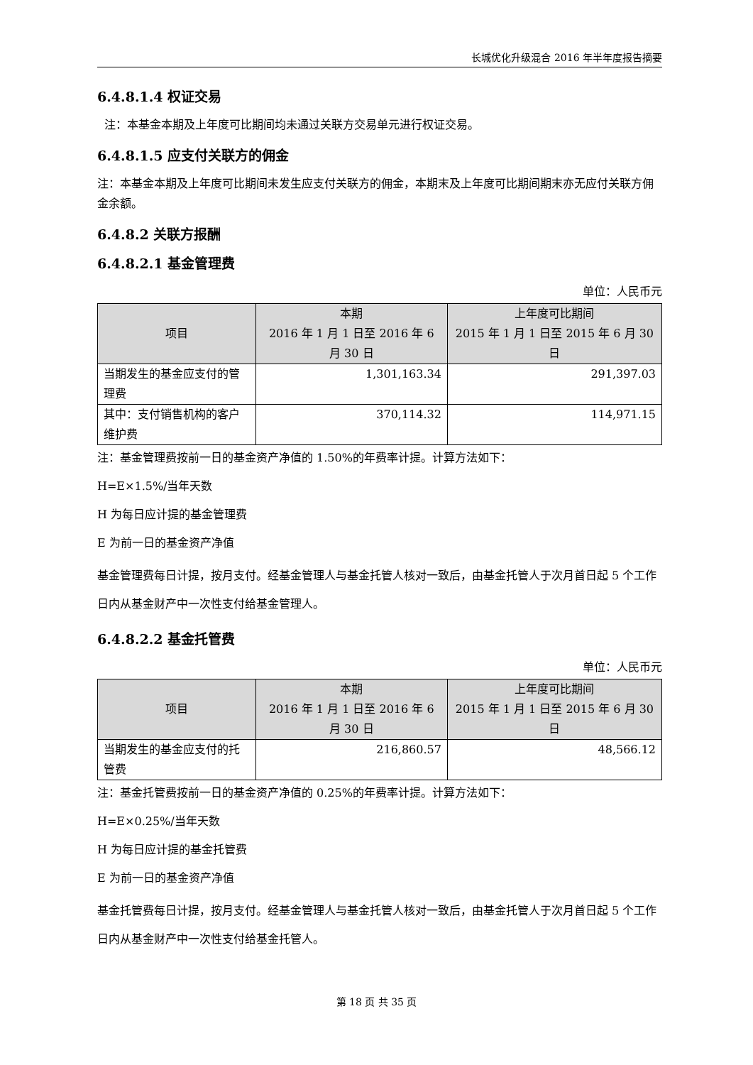长城优化升级混合 2016 年半年度报告摘要
6.4.8.1.4 权证交易
注：本基金本期及上年度可比期间均未通过关联方交易单元进行权证交易。
6.4.8.1.5 应支付关联方的佣金
注：本基金本期及上年度可比期间未发生应支付关联方的佣金，本期末及上年度可比期间期末亦无应付关联方佣金余额。
6.4.8.2 关联方报酬
6.4.8.2.1 基金管理费
单位：人民币元
| 项目 | 本期 2016 年 1 月 1 日至 2016 年 6 月 30 日 | 上年度可比期间 2015 年 1 月 1 日至 2015 年 6 月 30 日 |
| --- | --- | --- |
| 当期发生的基金应支付的管理费 | 1,301,163.34 | 291,397.03 |
| 其中：支付销售机构的客户维护费 | 370,114.32 | 114,971.15 |
注：基金管理费按前一日的基金资产净值的 1.50%的年费率计提。计算方法如下：
H=E×1.5%/当年天数
H 为每日应计提的基金管理费
E 为前一日的基金资产净值
基金管理费每日计提，按月支付。经基金管理人与基金托管人核对一致后，由基金托管人于次月首日起 5 个工作日内从基金财产中一次性支付给基金管理人。
6.4.8.2.2 基金托管费
单位：人民币元
| 项目 | 本期 2016 年 1 月 1 日至 2016 年 6 月 30 日 | 上年度可比期间 2015 年 1 月 1 日至 2015 年 6 月 30 日 |
| --- | --- | --- |
| 当期发生的基金应支付的托管费 | 216,860.57 | 48,566.12 |
注：基金托管费按前一日的基金资产净值的 0.25%的年费率计提。计算方法如下：
H=E×0.25%/当年天数
H 为每日应计提的基金托管费
E 为前一日的基金资产净值
基金托管费每日计提，按月支付。经基金管理人与基金托管人核对一致后，由基金托管人于次月首日起 5 个工作日内从基金财产中一次性支付给基金托管人。
第 18 页 共 35 页